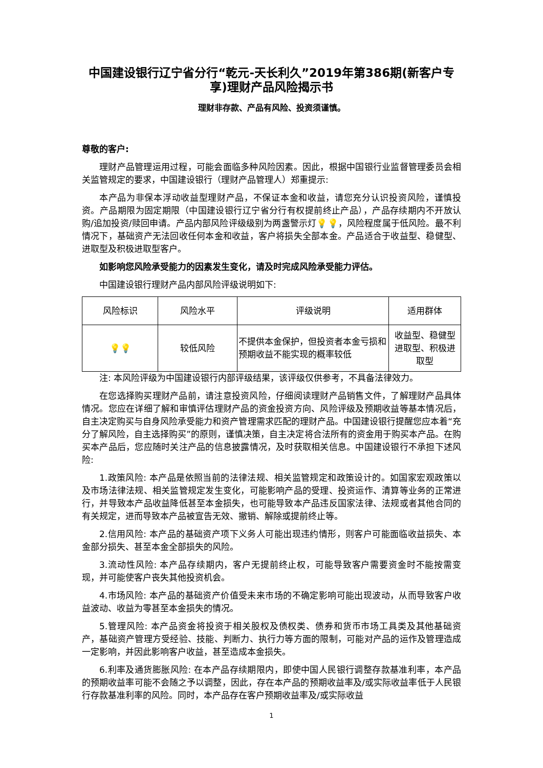中国建设银行辽宁省分行“乾元-天长利久”2019年第386期(新客户专享)理财产品风险揭示书
理财非存款、产品有风险、投资须谨慎。
尊敬的客户:
理财产品管理运用过程，可能会面临多种风险因素。因此，根据中国银行业监督管理委员会相关监管规定的要求，中国建设银行（理财产品管理人）郑重提示:
本产品为非保本浮动收益型理财产品，不保证本金和收益，请您充分认识投资风险，谨慎投资。产品期限为固定期限（中国建设银行辽宁省分行有权提前终止产品），产品存续期内不开放认购/追加投资/赎回申请。产品内部风险评级级别为两盏警示灯💡💡，风险程度属于低风险。最不利情况下，基础资产无法回收任何本金和收益，客户将损失全部本金。产品适合于收益型、稳健型、进取型及积极进取型客户。
如影响您风险承受能力的因素发生变化，请及时完成风险承受能力评估。
中国建设银行理财产品内部风险评级说明如下:
| 风险标识 | 风险水平 | 评级说明 | 适用群体 |
| --- | --- | --- | --- |
| 💡💡 | 较低风险 | 不提供本金保护，但投资者本金亏损和预期收益不能实现的概率较低 | 收益型、稳健型进取型、积极进取型 |
注: 本风险评级为中国建设银行内部评级结果，该评级仅供参考，不具备法律效力。
在您选择购买理财产品前，请注意投资风险，仔细阅读理财产品销售文件，了解理财产品具体情况。您应在详细了解和审慎评估理财产品的资金投资方向、风险评级及预期收益等基本情况后，自主决定购买与自身风险承受能力和资产管理需求匹配的理财产品。中国建设银行提醒您应本着“充分了解风险，自主选择购买”的原则，谨慎决策，自主决定将合法所有的资金用于购买本产品。在购买本产品后，您应随时关注产品的信息披露情况，及时获取相关信息。中国建设银行不承担下述风险:
1.政策风险: 本产品是依照当前的法律法规、相关监管规定和政策设计的。如国家宏观政策以及市场法律法规、相关监管规定发生变化，可能影响产品的受理、投资运作、清算等业务的正常进行，并导致本产品收益降低甚至本金损失，也可能导致本产品违反国家法律、法规或者其他合同的有关规定，进而导致本产品被宣告无效、撤销、解除或提前终止等。
2.信用风险: 本产品的基础资产项下义务人可能出现违约情形，则客户可能面临收益损失、本金部分损失、甚至本金全部损失的风险。
3.流动性风险: 本产品存续期内，客户无提前终止权，可能导致客户需要资金时不能按需变现，并可能使客户丧失其他投资机会。
4.市场风险: 本产品的基础资产价值受未来市场的不确定影响可能出现波动，从而导致客户收益波动、收益为零甚至本金损失的情况。
5.管理风险: 本产品资金将投资于相关股权及债权类、债券和货币市场工具类及其他基础资产，基础资产管理方受经验、技能、判断力、执行力等方面的限制，可能对产品的运作及管理造成一定影响，并因此影响客户收益，甚至造成本金损失。
6.利率及通货膨胀风险: 在本产品存续期限内，即使中国人民银行调整存款基准利率，本产品的预期收益率可能不会随之予以调整，因此，存在本产品的预期收益率及/或实际收益率低于人民银行存款基准利率的风险。同时，本产品存在客户预期收益率及/或实际收益
1